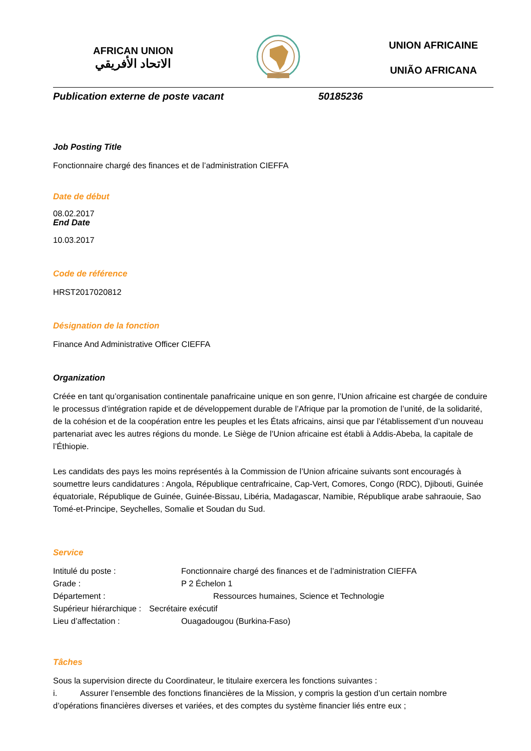AFRICAN UNION
الاتحاد الأفريقي
UNION AFRICAINE
UNIÃO AFRICANA
Publication externe de poste vacant 50185236
Job Posting Title
Fonctionnaire chargé des finances et de l’administration CIEFFA
Date de début
08.02.2017
End Date
10.03.2017
Code de référence
HRST2017020812
Désignation de la fonction
Finance And Administrative Officer CIEFFA
Organization
Créée en tant qu’organisation continentale panafricaine unique en son genre, l’Union africaine est chargée de conduire le processus d’intégration rapide et de développement durable de l’Afrique par la promotion de l’unité, de la solidarité, de la cohésion et de la coopération entre les peuples et les États africains, ainsi que par l’établissement d’un nouveau partenariat avec les autres régions du monde. Le Siège de l’Union africaine est établi à Addis-Abeba, la capitale de l’Éthiopie.
Les candidats des pays les moins représentés à la Commission de l’Union africaine suivants sont encouragés à soumettre leurs candidatures : Angola, République centrafricaine, Cap-Vert, Comores, Congo (RDC), Djibouti, Guinée équatoriale, République de Guinée, Guinée-Bissau, Libéria, Madagascar, Namibie, République arabe sahraouie, Sao Tomé-et-Principe, Seychelles, Somalie et Soudan du Sud.
Service
Intitulé du poste : Fonctionnaire chargé des finances et de l’administration CIEFFA
Grade : P 2 Échelon 1
Département : Ressources humaines, Science et Technologie
Supérieur hiérarchique : Secrétaire exécutif
Lieu d’affectation : Ouagadougou (Burkina-Faso)
Tâches
Sous la supervision directe du Coordinateur, le titulaire exercera les fonctions suivantes :
i. Assurer l’ensemble des fonctions financières de la Mission, y compris la gestion d’un certain nombre d’opérations financières diverses et variées, et des comptes du système financier liés entre eux ;